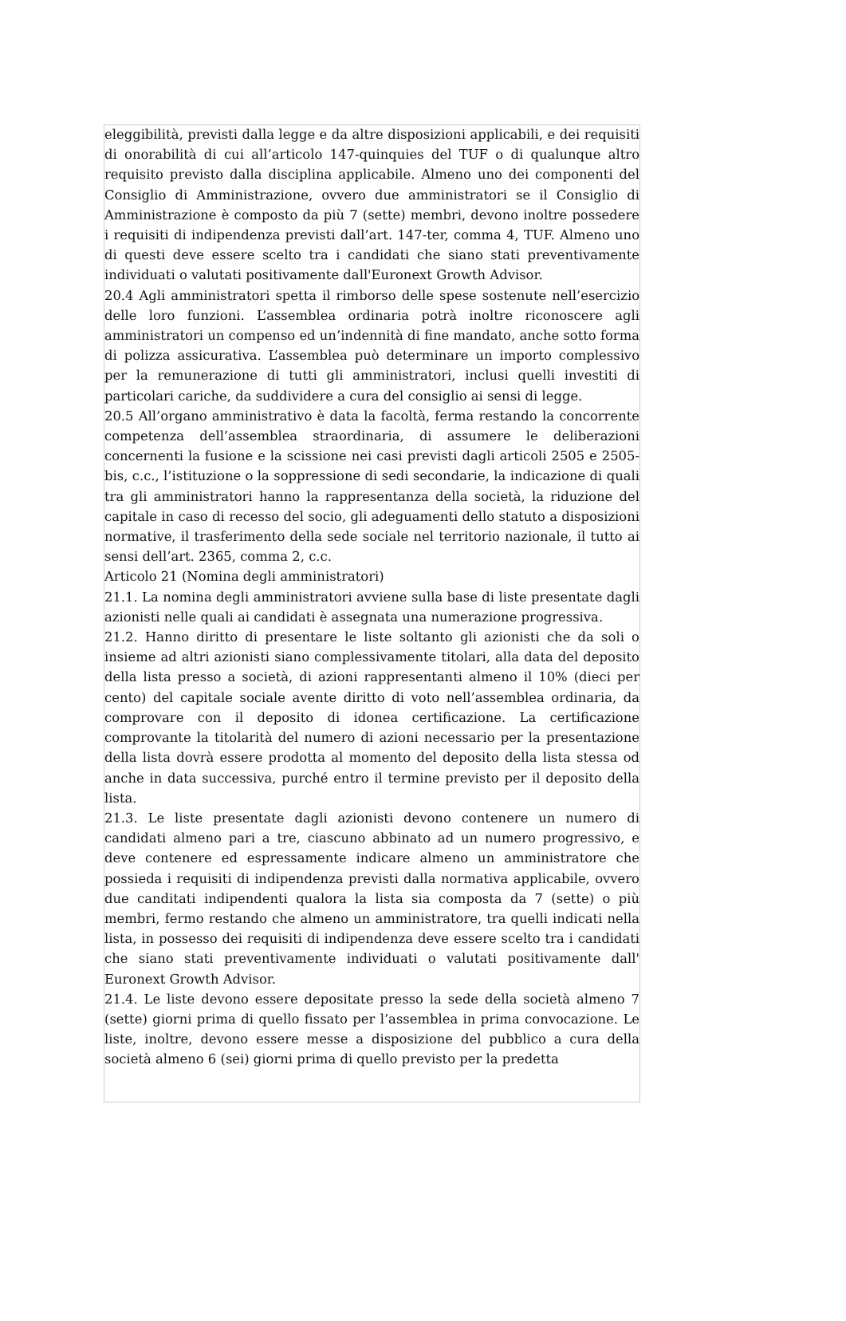eleggibilità, previsti dalla legge e da altre disposizioni applicabili, e dei requisiti di onorabilità di cui all’articolo 147-quinquies del TUF o di qualunque altro requisito previsto dalla disciplina applicabile. Almeno uno dei componenti del Consiglio di Amministrazione, ovvero due amministratori se il Consiglio di Amministrazione è composto da più 7 (sette) membri, devono inoltre possedere i requisiti di indipendenza previsti dall’art. 147-ter, comma 4, TUF. Almeno uno di questi deve essere scelto tra i candidati che siano stati preventivamente individuati o valutati positivamente dall'Euronext Growth Advisor.
20.4 Agli amministratori spetta il rimborso delle spese sostenute nell’esercizio delle loro funzioni. L’assemblea ordinaria potrà inoltre riconoscere agli amministratori un compenso ed un’indennità di fine mandato, anche sotto forma di polizza assicurativa. L’assemblea può determinare un importo complessivo per la remunerazione di tutti gli amministratori, inclusi quelli investiti di particolari cariche, da suddividere a cura del consiglio ai sensi di legge.
20.5 All’organo amministrativo è data la facoltà, ferma restando la concorrente competenza dell’assemblea straordinaria, di assumere le deliberazioni concernenti la fusione e la scissione nei casi previsti dagli articoli 2505 e 2505-bis, c.c., l’istituzione o la soppressione di sedi secondarie, la indicazione di quali tra gli amministratori hanno la rappresentanza della società, la riduzione del capitale in caso di recesso del socio, gli adeguamenti dello statuto a disposizioni normative, il trasferimento della sede sociale nel territorio nazionale, il tutto ai sensi dell’art. 2365, comma 2, c.c.
Articolo 21 (Nomina degli amministratori)
21.1. La nomina degli amministratori avviene sulla base di liste presentate dagli azionisti nelle quali ai candidati è assegnata una numerazione progressiva.
21.2. Hanno diritto di presentare le liste soltanto gli azionisti che da soli o insieme ad altri azionisti siano complessivamente titolari, alla data del deposito della lista presso a società, di azioni rappresentanti almeno il 10% (dieci per cento) del capitale sociale avente diritto di voto nell’assemblea ordinaria, da comprovare con il deposito di idonea certificazione. La certificazione comprovante la titolarità del numero di azioni necessario per la presentazione della lista dovrà essere prodotta al momento del deposito della lista stessa od anche in data successiva, purché entro il termine previsto per il deposito della lista.
21.3. Le liste presentate dagli azionisti devono contenere un numero di candidati almeno pari a tre, ciascuno abbinato ad un numero progressivo, e deve contenere ed espressamente indicare almeno un amministratore che possieda i requisiti di indipendenza previsti dalla normativa applicabile, ovvero due canditati indipendenti qualora la lista sia composta da 7 (sette) o più membri, fermo restando che almeno un amministratore, tra quelli indicati nella lista, in possesso dei requisiti di indipendenza deve essere scelto tra i candidati che siano stati preventivamente individuati o valutati positivamente dall' Euronext Growth Advisor.
21.4. Le liste devono essere depositate presso la sede della società almeno 7 (sette) giorni prima di quello fissato per l’assemblea in prima convocazione. Le liste, inoltre, devono essere messe a disposizione del pubblico a cura della società almeno 6 (sei) giorni prima di quello previsto per la predetta